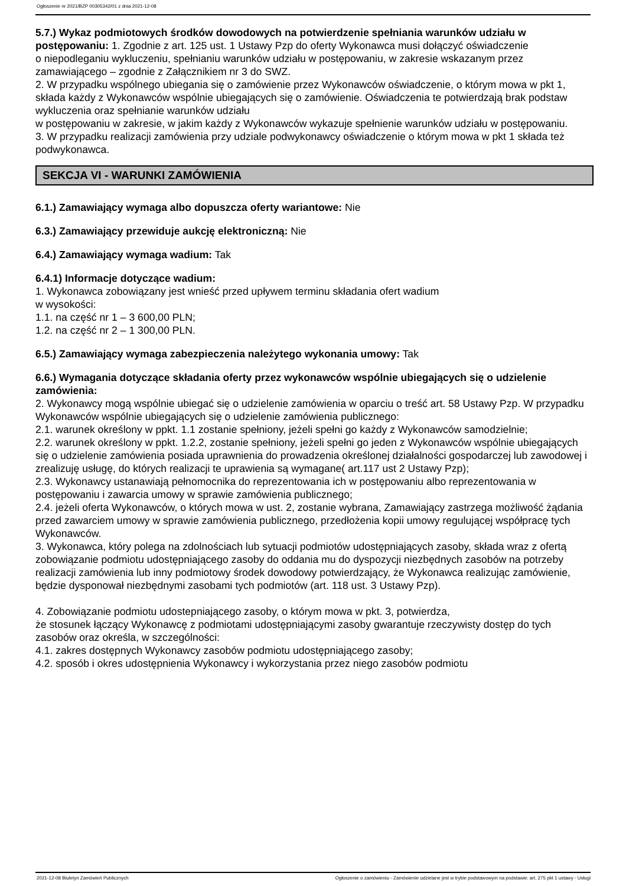Ogłoszenie nr 2021/BZP 00305342/01 z dnia 2021-12-08
5.7.) Wykaz podmiotowych środków dowodowych na potwierdzenie spełniania warunków udziału w postępowaniu: 1. Zgodnie z art. 125 ust. 1 Ustawy Pzp do oferty Wykonawca musi dołączyć oświadczenie
o niepodleganiu wykluczeniu, spełnianiu warunków udziału w postępowaniu, w zakresie wskazanym przez zamawiającego – zgodnie z Załącznikiem nr 3 do SWZ.
2. W przypadku wspólnego ubiegania się o zamówienie przez Wykonawców oświadczenie, o którym mowa w pkt 1, składa każdy z Wykonawców wspólnie ubiegających się o zamówienie. Oświadczenia te potwierdzają brak podstaw wykluczenia oraz spełnianie warunków udziału
w postępowaniu w zakresie, w jakim każdy z Wykonawców wykazuje spełnienie warunków udziału w postępowaniu.
3. W przypadku realizacji zamówienia przy udziale podwykonawcy oświadczenie o którym mowa w pkt 1 składa też podwykonawca.
SEKCJA VI - WARUNKI ZAMÓWIENIA
6.1.) Zamawiający wymaga albo dopuszcza oferty wariantowe: Nie
6.3.) Zamawiający przewiduje aukcję elektroniczną: Nie
6.4.) Zamawiający wymaga wadium: Tak
6.4.1) Informacje dotyczące wadium:
1. Wykonawca zobowiązany jest wnieść przed upływem terminu składania ofert wadium
w wysokości:
1.1. na część nr 1 – 3 600,00 PLN;
1.2. na część nr 2 – 1 300,00 PLN.
6.5.) Zamawiający wymaga zabezpieczenia należytego wykonania umowy: Tak
6.6.) Wymagania dotyczące składania oferty przez wykonawców wspólnie ubiegających się o udzielenie zamówienia:
2. Wykonawcy mogą wspólnie ubiegać się o udzielenie zamówienia w oparciu o treść art. 58 Ustawy Pzp. W przypadku Wykonawców wspólnie ubiegających się o udzielenie zamówienia publicznego:
2.1. warunek określony w ppkt. 1.1 zostanie spełniony, jeżeli spełni go każdy z Wykonawców samodzielnie;
2.2. warunek określony w ppkt. 1.2.2, zostanie spełniony, jeżeli spełni go jeden z Wykonawców wspólnie ubiegających się o udzielenie zamówienia posiada uprawnienia do prowadzenia określonej działalności gospodarczej lub zawodowej i zrealizuję usługę, do których realizacji te uprawienia są wymagane( art.117 ust 2 Ustawy Pzp);
2.3. Wykonawcy ustanawiają pełnomocnika do reprezentowania ich w postępowaniu albo reprezentowania w postępowaniu i zawarcia umowy w sprawie zamówienia publicznego;
2.4. jeżeli oferta Wykonawców, o których mowa w ust. 2, zostanie wybrana, Zamawiający zastrzega możliwość żądania przed zawarciem umowy w sprawie zamówienia publicznego, przedłożenia kopii umowy regulującej współpracę tych Wykonawców.
3. Wykonawca, który polega na zdolnościach lub sytuacji podmiotów udostępniających zasoby, składa wraz z ofertą zobowiązanie podmiotu udostępniającego zasoby do oddania mu do dyspozycji niezbędnych zasobów na potrzeby realizacji zamówienia lub inny podmiotowy środek dowodowy potwierdzający, że Wykonawca realizując zamówienie, będzie dysponował niezbędnymi zasobami tych podmiotów (art. 118 ust. 3 Ustawy Pzp).
4. Zobowiązanie podmiotu udostepniającego zasoby, o którym mowa w pkt. 3, potwierdza,
że stosunek łączący Wykonawcę z podmiotami udostępniającymi zasoby gwarantuje rzeczywisty dostęp do tych zasobów oraz określa, w szczególności:
4.1. zakres dostępnych Wykonawcy zasobów podmiotu udostępniającego zasoby;
4.2. sposób i okres udostępnienia Wykonawcy i wykorzystania przez niego zasobów podmiotu
2021-12-08 Biuletyn Zamówień Publicznych
Ogłoszenie o zamówieniu - Zamówienie udzielane jest w trybie podstawowym na podstawie: art. 275 pkt 1 ustawy - Usługi